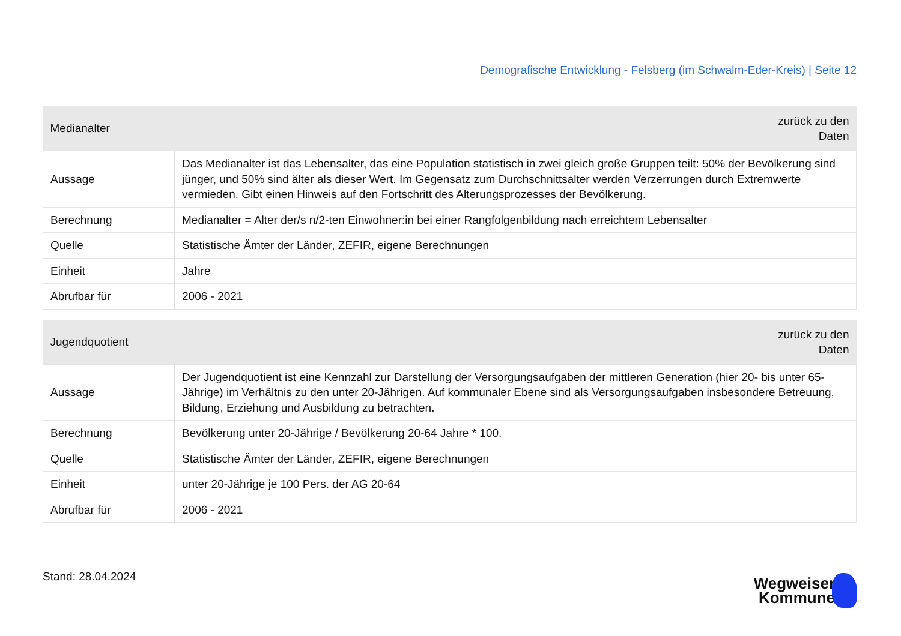Demografische Entwicklung - Felsberg (im Schwalm-Eder-Kreis) | Seite 12
| Medianalter | zurück zu den Daten |
| --- | --- |
| Aussage | Das Medianalter ist das Lebensalter, das eine Population statistisch in zwei gleich große Gruppen teilt: 50% der Bevölkerung sind jünger, und 50% sind älter als dieser Wert. Im Gegensatz zum Durchschnittsalter werden Verzerrungen durch Extremwerte vermieden. Gibt einen Hinweis auf den Fortschritt des Alterungsprozesses der Bevölkerung. |
| Berechnung | Medianalter = Alter der/s n/2-ten Einwohner:in bei einer Rangfolgenbildung nach erreichtem Lebensalter |
| Quelle | Statistische Ämter der Länder, ZEFIR, eigene Berechnungen |
| Einheit | Jahre |
| Abrufbar für | 2006 - 2021 |
| Jugendquotient | zurück zu den Daten |
| --- | --- |
| Aussage | Der Jugendquotient ist eine Kennzahl zur Darstellung der Versorgungsaufgaben der mittleren Generation (hier 20- bis unter 65-Jährige) im Verhältnis zu den unter 20-Jährigen. Auf kommunaler Ebene sind als Versorgungsaufgaben insbesondere Betreuung, Bildung, Erziehung und Ausbildung zu betrachten. |
| Berechnung | Bevölkerung unter 20-Jährige / Bevölkerung 20-64 Jahre * 100. |
| Quelle | Statistische Ämter der Länder, ZEFIR, eigene Berechnungen |
| Einheit | unter 20-Jährige je 100 Pers. der AG 20-64 |
| Abrufbar für | 2006 - 2021 |
Stand: 28.04.2024
Wegweiser
Kommune